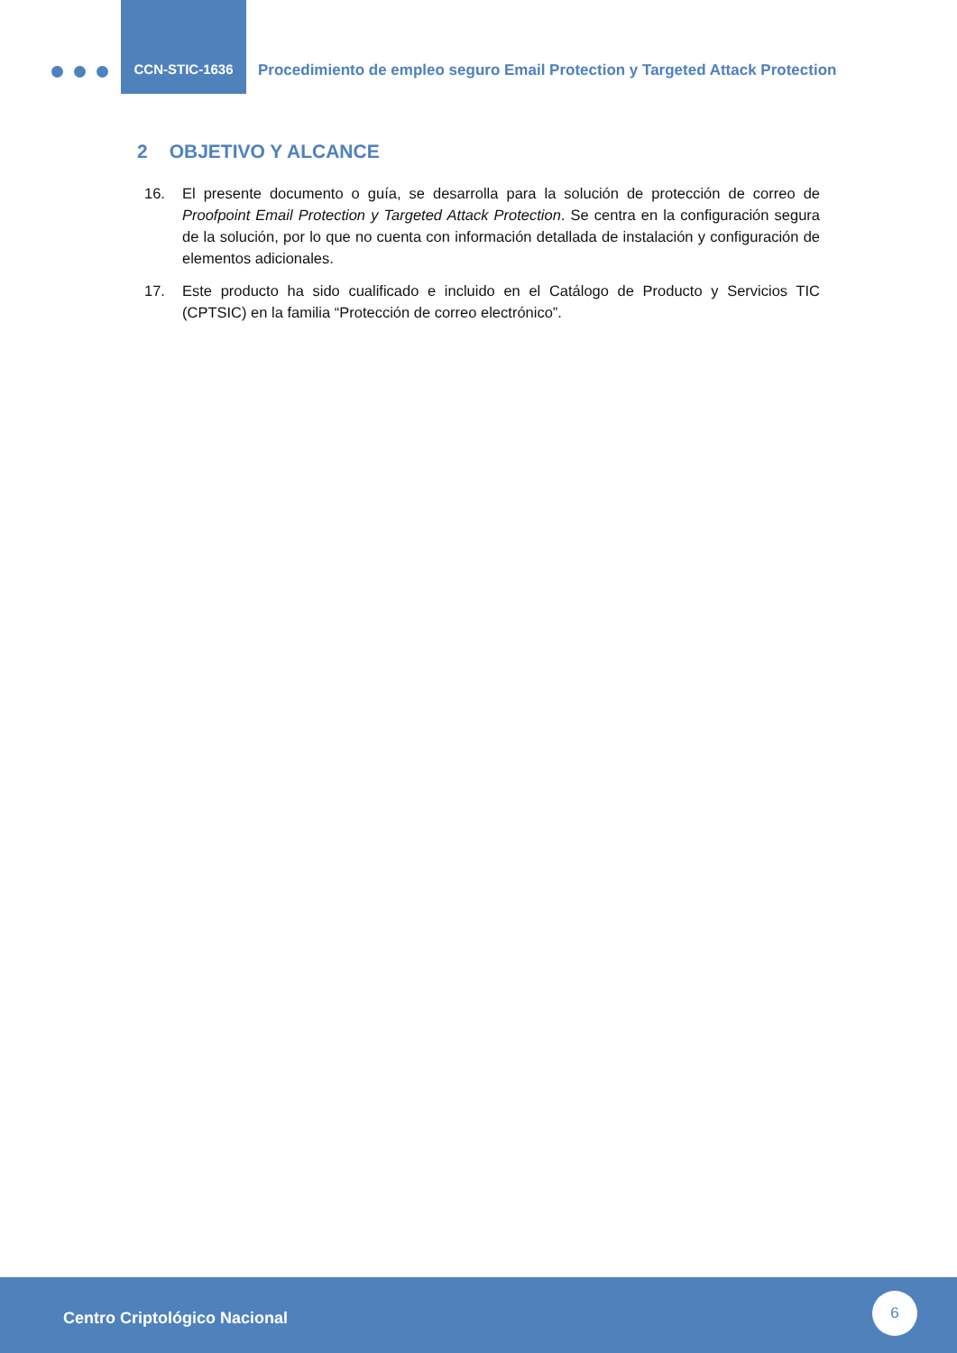CCN-STIC-1636
Procedimiento de empleo seguro Email Protection y Targeted Attack Protection
2 OBJETIVO Y ALCANCE
16. El presente documento o guía, se desarrolla para la solución de protección de correo de Proofpoint Email Protection y Targeted Attack Protection. Se centra en la configuración segura de la solución, por lo que no cuenta con información detallada de instalación y configuración de elementos adicionales.
17. Este producto ha sido cualificado e incluido en el Catálogo de Producto y Servicios TIC (CPTSIC) en la familia “Protección de correo electrónico”.
Centro Criptológico Nacional
6